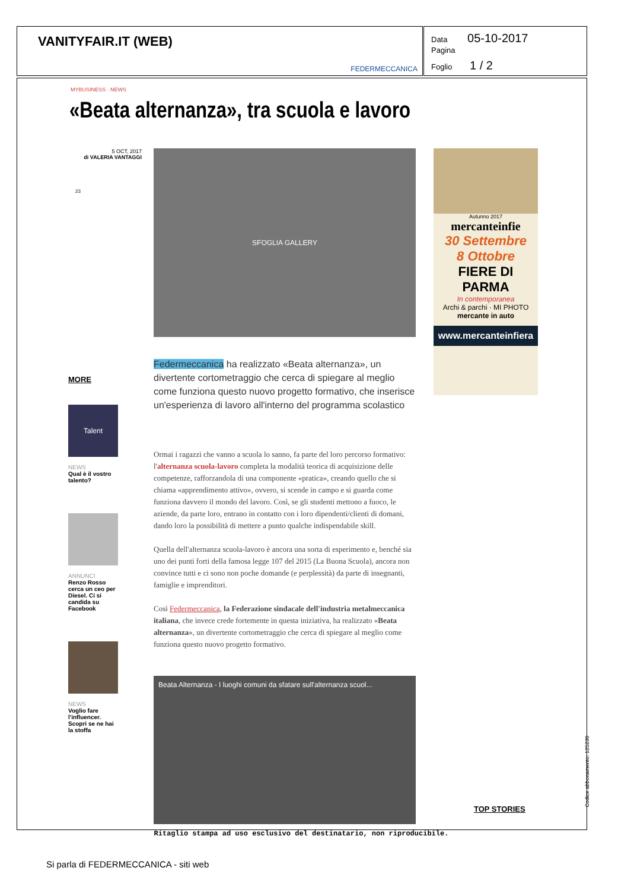VANITYFAIR.IT (WEB)
FEDERMECCANICA
Data 05-10-2017
Pagina
Foglio 1 / 2
MYBUSINESS · NEWS
«Beata alternanza», tra scuola e lavoro
5 OCT, 2017
di VALERIA VANTAGGI
23
MORE
Talent
NEWS
Qual è il vostro talento?
ANNUNCI
Renzo Rosso cerca un ceo per Diesel. Ci si candida su Facebook
NEWS
Voglio fare l'influencer. Scopri se ne hai la stoffa
SFOGLIA GALLERY
Federmeccanica ha realizzato «Beata alternanza», un divertente cortometraggio che cerca di spiegare al meglio come funziona questo nuovo progetto formativo, che inserisce un'esperienza di lavoro all'interno del programma scolastico
Ormai i ragazzi che vanno a scuola lo sanno, fa parte del loro percorso formativo: l'alternanza scuola-lavoro completa la modalità teorica di acquisizione delle competenze, rafforzandola di una componente «pratica», creando quello che si chiama «apprendimento attivo», ovvero, si scende in campo e si guarda come funziona davvero il mondo del lavoro. Così, se gli studenti mettono a fuoco, le aziende, da parte loro, entrano in contatto con i loro dipendenti/clienti di domani, dando loro la possibilità di mettere a punto qualche indispendabile skill.
Quella dell'alternanza scuola-lavoro è ancora una sorta di esperimento e, benché sia uno dei punti forti della famosa legge 107 del 2015 (La Buona Scuola), ancora non convince tutti e ci sono non poche domande (e perplessità) da parte di insegnanti, famiglie e imprenditori.
Così Federmeccanica, la Federazione sindacale dell'industria metalmeccanica italiana, che invece crede fortemente in questa iniziativa, ha realizzato «Beata alternanza», un divertente cortometraggio che cerca di spiegare al meglio come funziona questo nuovo progetto formativo.
Beata Alternanza - I luoghi comuni da sfatare sull'alternanza scuol...
Autunno 2017
mercanteinfie
30 Settembre
8 Ottobre
FIERE DI PARMA
In contemporanea
Archi & parchi · MI PHOTO
mercante in auto
www.mercanteinfiera
TOP STORIES
Ritaglio stampa ad uso esclusivo del destinatario, non riproducibile.
Codice abbonamento: 125230
Si parla di FEDERMECCANICA - siti web